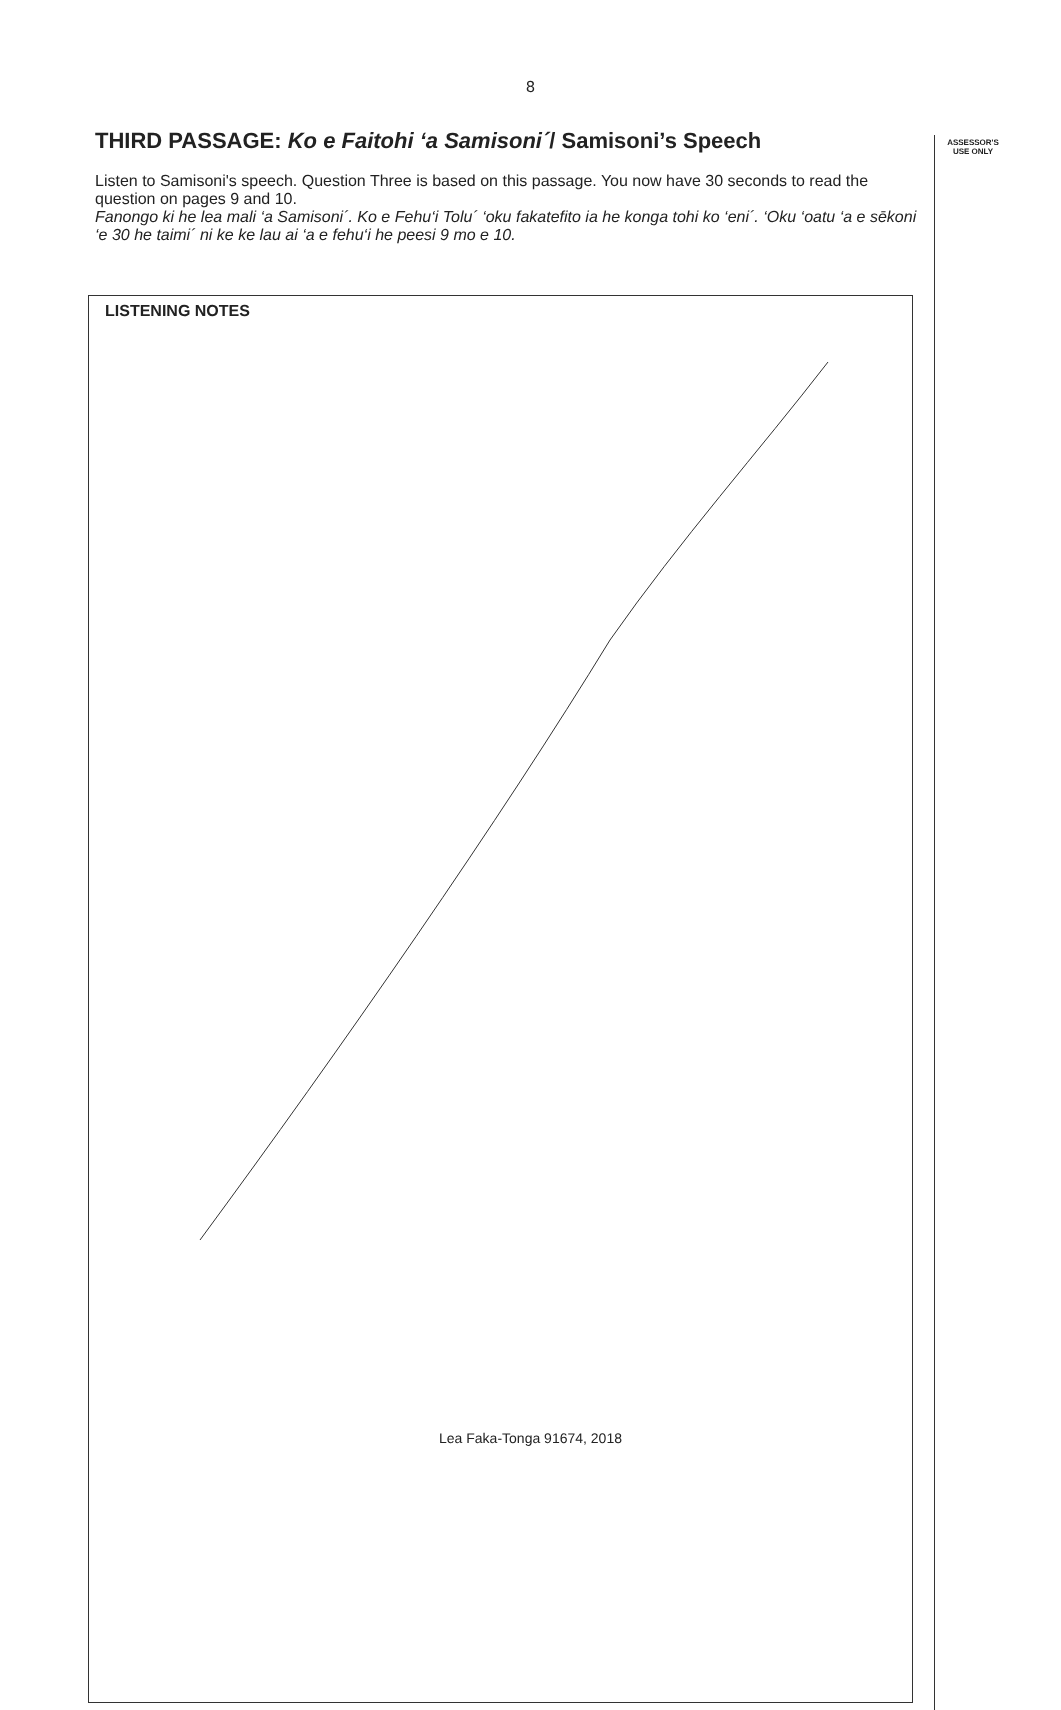8
THIRD PASSAGE: Ko e Faitohi ‘a Samisoni´/ Samisoni’s Speech
Listen to Samisoni's speech. Question Three is based on this passage. You now have 30 seconds to read the question on pages 9 and 10.
Fanongo ki he lea mali ‘a Samisoni´. Ko e Fehu‘i Tolu´ ‘oku fakatefito ia he konga tohi ko ‘eni´. ‘Oku ‘oatu ‘a e sēkoni ‘e 30 he taimi´ ni ke ke lau ai ‘a e fehu‘i he peesi 9 mo e 10.
ASSESSOR'S
USE ONLY
LISTENING NOTES
Lea Faka-Tonga 91674, 2018